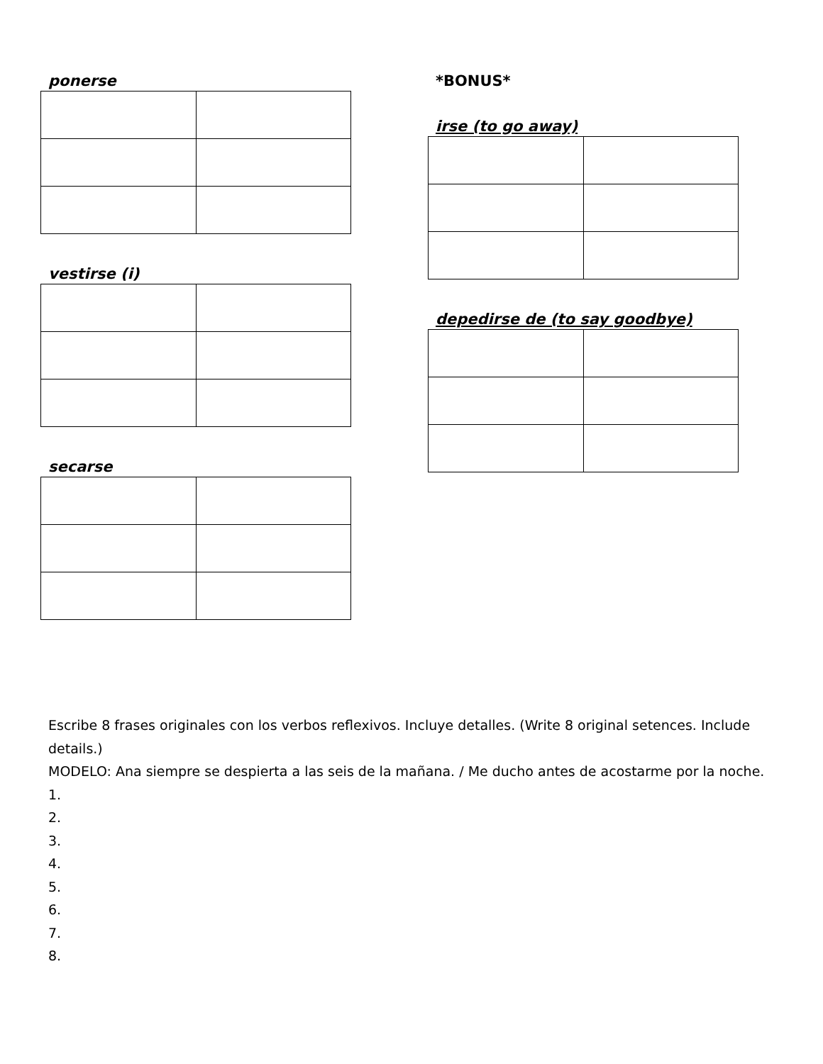ponerse
vestirse (i)
secarse
*BONUS*
irse (to go away)
depedirse de (to say goodbye)
Escribe 8 frases originales con los verbos reflexivos. Incluye detalles. (Write 8 original setences. Include details.)
MODELO: Ana siempre se despierta a las seis de la mañana. / Me ducho antes de acostarme por la noche.
1.
2.
3.
4.
5.
6.
7.
8.